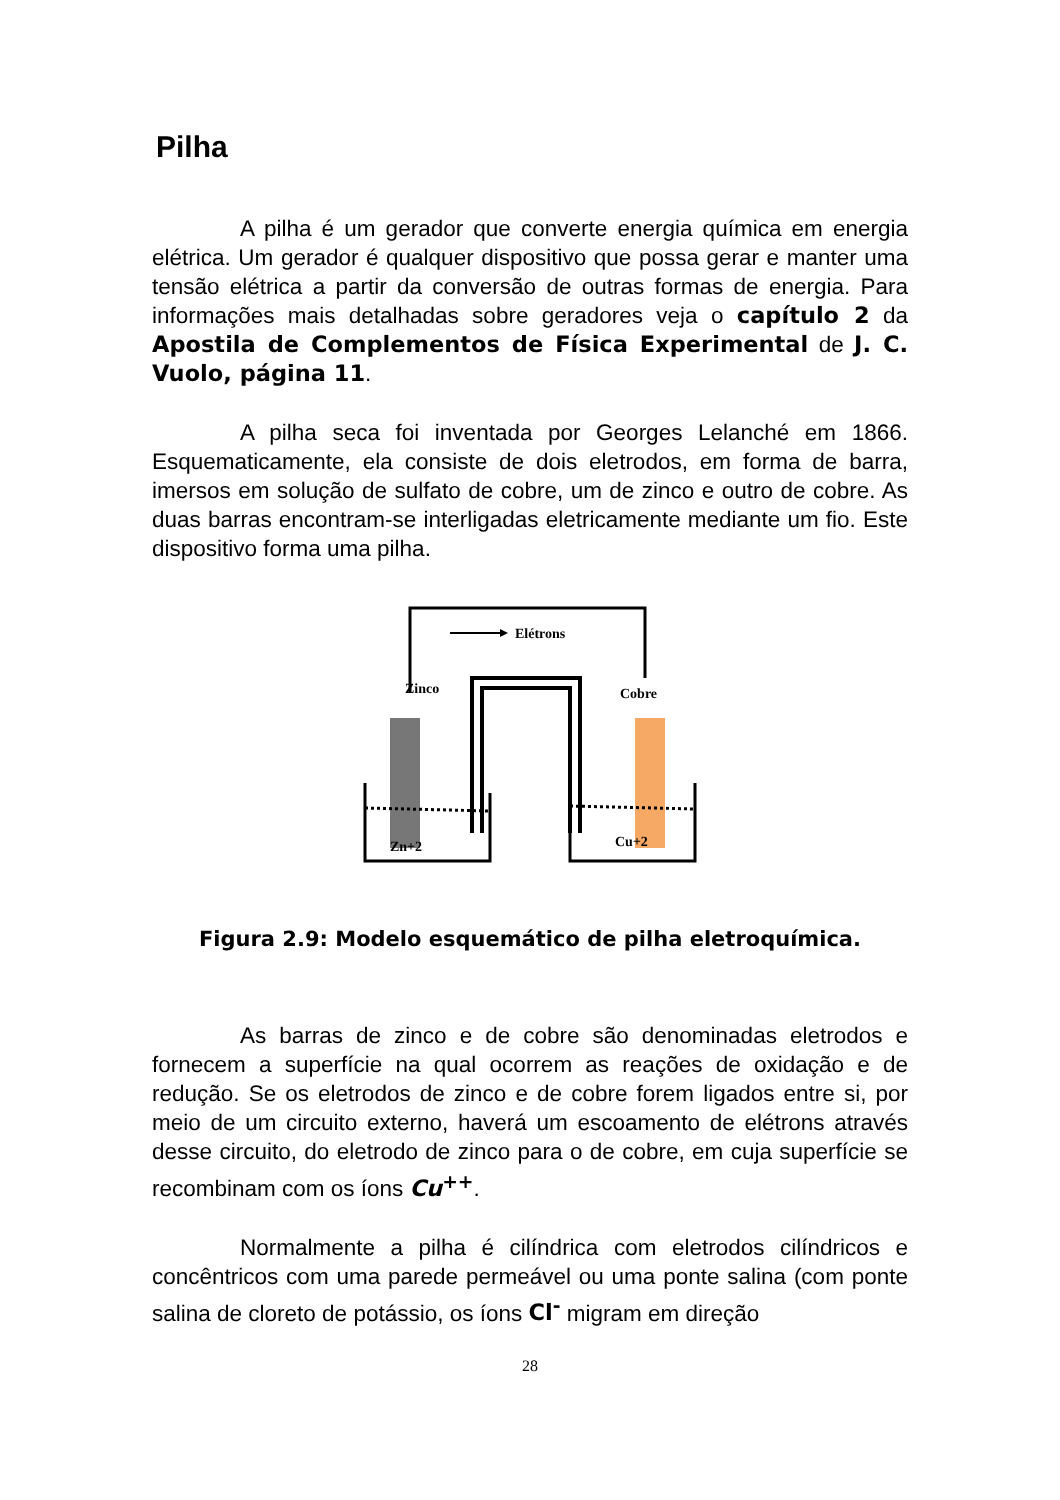Pilha
A pilha é um gerador que converte energia química em energia elétrica. Um gerador é qualquer dispositivo que possa gerar e manter uma tensão elétrica a partir da conversão de outras formas de energia. Para informações mais detalhadas sobre geradores veja o capítulo 2 da Apostila de Complementos de Física Experimental de J. C. Vuolo, página 11.
A pilha seca foi inventada por Georges Lelanché em 1866. Esquematicamente, ela consiste de dois eletrodos, em forma de barra, imersos em solução de sulfato de cobre, um de zinco e outro de cobre. As duas barras encontram-se interligadas eletricamente mediante um fio. Este dispositivo forma uma pilha.
Elétrons
Zinco
Cobre
Zn+2
Cu+2
Figura 2.9: Modelo esquemático de pilha eletroquímica.
As barras de zinco e de cobre são denominadas eletrodos e fornecem a superfície na qual ocorrem as reações de oxidação e de redução. Se os eletrodos de zinco e de cobre forem ligados entre si, por meio de um circuito externo, haverá um escoamento de elétrons através desse circuito, do eletrodo de zinco para o de cobre, em cuja superfície se recombinam com os íons Cu<sup>++</sup>.
Normalmente a pilha é cilíndrica com eletrodos cilíndricos e concêntricos com uma parede permeável ou uma ponte salina (com ponte salina de cloreto de potássio, os íons Cl<sup>-</sup> migram em direção
28